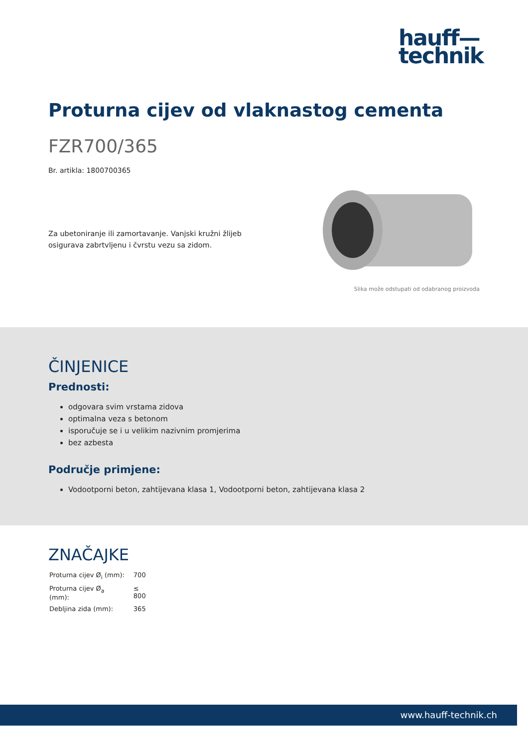hauff—
technik
Proturna cijev od vlaknastog cementa
FZR700/365
Br. artikla: 1800700365
Za ubetoniranje ili zamortavanje. Vanjski kružni žlijeb osigurava zabrtvljenu i čvrstu vezu sa zidom.
Slika može odstupati od odabranog proizvoda
ČINJENICE
Prednosti:
odgovara svim vrstama zidova
optimalna veza s betonom
isporučuje se i u velikim nazivnim promjerima
bez azbesta
Područje primjene:
Vodootporni beton, zahtijevana klasa 1, Vodootporni beton, zahtijevana klasa 2
ZNAČAJKE
| Proturna cijev Ø<sub>i</sub> (mm): | 700 |
| Proturna cijev Ø<sub>a</sub> (mm): | ≤ 800 |
| Debljina zida (mm): | 365 |
www.hauff-technik.ch